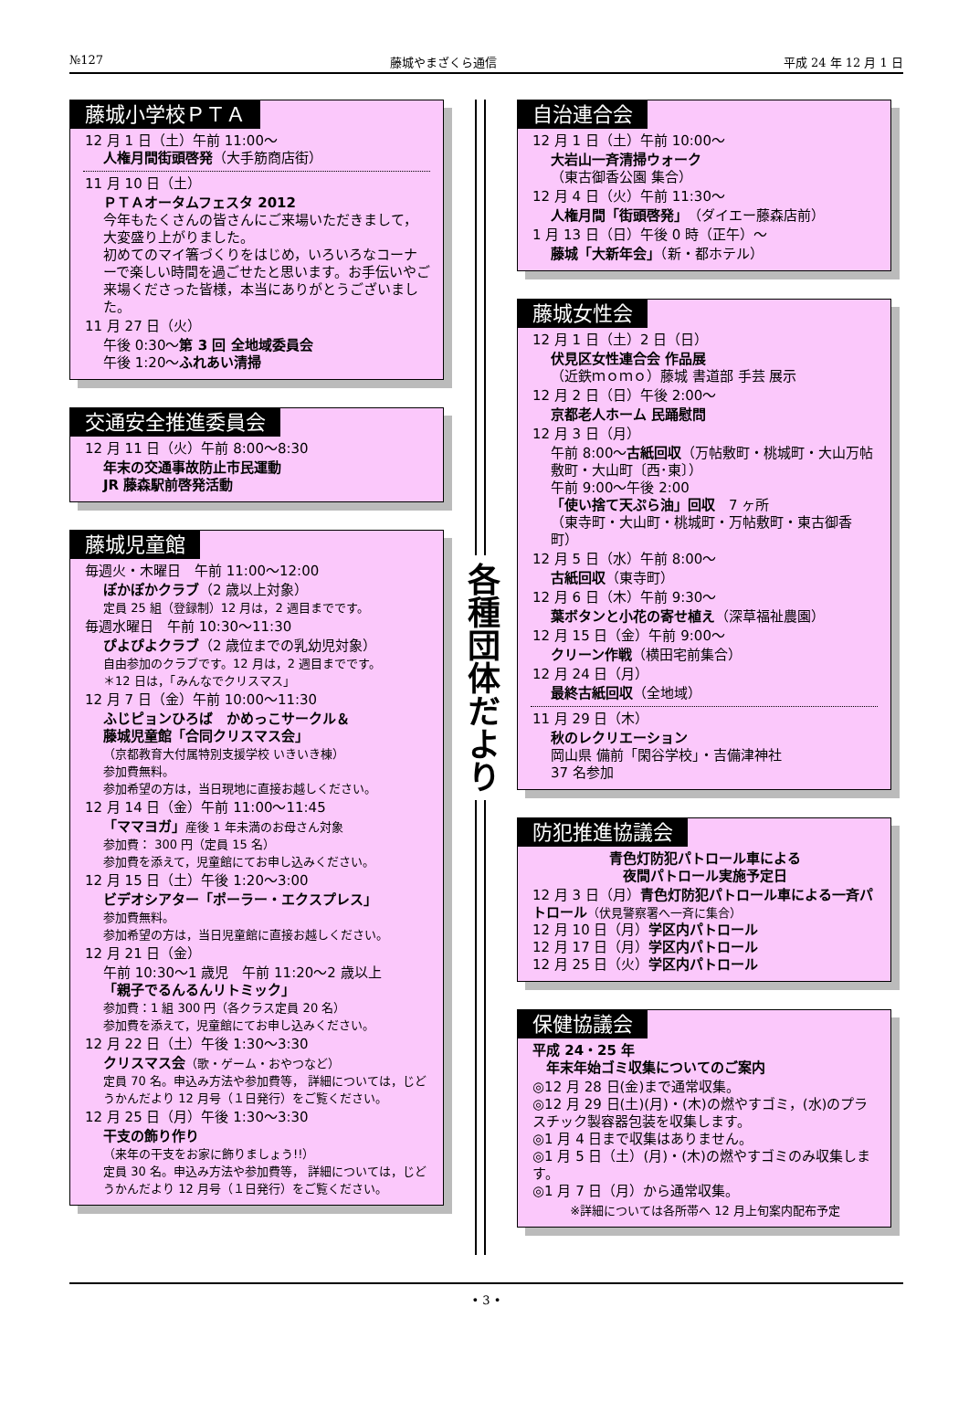№127 藤城やまざくら通信 平成 24 年 12 月 1 日
藤城小学校ＰＴＡ
12 月 1 日（土）午前 11:00～
人権月間街頭啓発（大手筋商店街）
11 月 10 日（土）
ＰＴＡオータムフェスタ 2012
今年もたくさんの皆さんにご来場いただきまして，大変盛り上がりました。
初めてのマイ箸づくりをはじめ，いろいろなコーナーで楽しい時間を過ごせたと思います。お手伝いやご来場くださった皆様，本当にありがとうございました。
11 月 27 日（火）
午後 0:30～第 3 回 全地域委員会
午後 1:20～ふれあい清掃
交通安全推進委員会
12 月 11 日（火）午前 8:00～8:30
年末の交通事故防止市民運動
JR 藤森駅前啓発活動
藤城児童館
毎週火・木曜日　午前 11:00～12:00
ぽかぽかクラブ（2 歳以上対象）
定員 25 組（登録制）12 月は，2 週目までです。
毎週水曜日　午前 10:30～11:30
ぴよぴよクラブ（2 歳位までの乳幼児対象）
自由参加のクラブです。12 月は，2 週目までです。
＊12 日は，「みんなでクリスマス」
12 月 7 日（金）午前 10:00～11:30
ふじピョンひろば　かめっこサークル＆
藤城児童館「合同クリスマス会」
（京都教育大付属特別支援学校 いきいき棟）
参加費無料。
参加希望の方は，当日現地に直接お越しください。
12 月 14 日（金）午前 11:00～11:45
「ママヨガ」産後 1 年未満のお母さん対象
参加費： 300 円（定員 15 名）
参加費を添えて，児童館にてお申し込みください。
12 月 15 日（土）午後 1:20～3:00
ビデオシアター「ポーラー・エクスプレス」
参加費無料。
参加希望の方は，当日児童館に直接お越しください。
12 月 21 日（金）
午前 10:30～1 歳児　午前 11:20～2 歳以上
「親子でるんるんリトミック」
参加費：1 組 300 円（各クラス定員 20 名）
参加費を添えて，児童館にてお申し込みください。
12 月 22 日（土）午後 1:30～3:30
クリスマス会（歌・ゲーム・おやつなど）
定員 70 名。申込み方法や参加費等， 詳細については，じどうかんだより 12 月号（１日発行）をご覧ください。
12 月 25 日（月）午後 1:30～3:30
干支の飾り作り
（来年の干支をお家に飾りましょう!!）
定員 30 名。申込み方法や参加費等， 詳細については，じどうかんだより 12 月号（１日発行）をご覧ください。
各種団体だより
自治連合会
12 月 1 日（土）午前 10:00～
大岩山一斉清掃ウォーク
（東古御香公園 集合）
12 月 4 日（火）午前 11:30～
人権月間「街頭啓発」（ダイエー藤森店前）
1 月 13 日（日）午後 0 時（正午）～
藤城「大新年会」（新・都ホテル）
藤城女性会
12 月 1 日（土）2 日（日）
伏見区女性連合会 作品展
（近鉄ｍｏｍｏ）藤城 書道部 手芸 展示
12 月 2 日（日）午後 2:00～
京都老人ホーム 民踊慰問
12 月 3 日（月）
午前 8:00～古紙回収（万帖敷町・桃城町・大山万帖敷町・大山町〔西･東〕）
午前 9:00～午後 2:00
「使い捨て天ぷら油」回収　7 ヶ所
（東寺町・大山町・桃城町・万帖敷町・東古御香町）
12 月 5 日（水）午前 8:00～
古紙回収（東寺町）
12 月 6 日（木）午前 9:30～
葉ボタンと小花の寄せ植え（深草福祉農園）
12 月 15 日（金）午前 9:00～
クリーン作戦（横田宅前集合）
12 月 24 日（月）
最終古紙回収（全地域）
11 月 29 日（木）
秋のレクリエーション
岡山県 備前「閑谷学校」・吉備津神社
37 名参加
防犯推進協議会
青色灯防犯パトロール車による
夜間パトロール実施予定日
12 月 3 日（月）青色灯防犯パトロール車による一斉パトロール（伏見警察署へ一斉に集合）
12 月 10 日（月）学区内パトロール
12 月 17 日（月）学区内パトロール
12 月 25 日（火）学区内パトロール
保健協議会
平成 24・25 年
　年末年始ゴミ収集についてのご案内
◎12 月 28 日(金)まで通常収集。
◎12 月 29 日(土)(月)・(木)の燃やすゴミ，(水)のプラスチック製容器包装を収集します。
◎1 月 4 日まで収集はありません。
◎1 月 5 日（土）(月)・(木)の燃やすゴミのみ収集します。
◎1 月 7 日（月）から通常収集。
※詳細については各所帯へ 12 月上旬案内配布予定
• 3 •